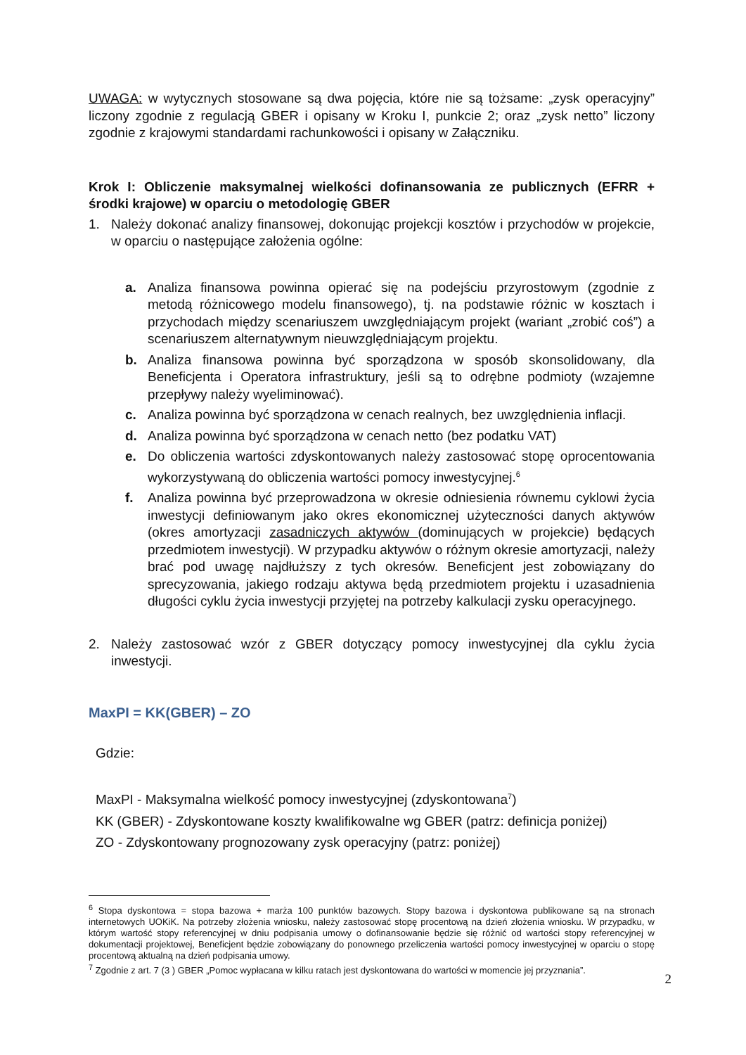UWAGA: w wytycznych stosowane są dwa pojęcia, które nie są tożsame: „zysk operacyjny” liczony zgodnie z regulacją GBER i opisany w Kroku I, punkcie 2; oraz „zysk netto” liczony zgodnie z krajowymi standardami rachunkowości i opisany w Załączniku.
Krok I: Obliczenie maksymalnej wielkości dofinansowania ze publicznych (EFRR + środki krajowe) w oparciu o metodologię GBER
1. Należy dokonać analizy finansowej, dokonując projekcji kosztów i przychodów w projekcie, w oparciu o następujące założenia ogólne:
a. Analiza finansowa powinna opierać się na podejściu przyrostowym (zgodnie z metodą różnicowego modelu finansowego), tj. na podstawie różnic w kosztach i przychodach między scenariuszem uwzględniającym projekt (wariant „zrobić coś”) a scenariuszem alternatywnym nieuwzględniającym projektu.
b. Analiza finansowa powinna być sporządzona w sposób skonsolidowany, dla Beneficjenta i Operatora infrastruktury, jeśli są to odrębne podmioty (wzajemne przepływy należy wyeliminować).
c. Analiza powinna być sporządzona w cenach realnych, bez uwzględnienia inflacji.
d. Analiza powinna być sporządzona w cenach netto (bez podatku VAT)
e. Do obliczenia wartości zdyskontowanych należy zastosować stopę oprocentowania wykorzystywaną do obliczenia wartości pomocy inwestycyjnej.<sup>6</sup>
f. Analiza powinna być przeprowadzona w okresie odniesienia równemu cyklowi życia inwestycji definiowanym jako okres ekonomicznej użyteczności danych aktywów (okres amortyzacji zasadniczych aktywów (dominujących w projekcie) będących przedmiotem inwestycji). W przypadku aktywów o różnym okresie amortyzacji, należy brać pod uwagę najdłuższy z tych okresów. Beneficjent jest zobowiązany do sprecyzowania, jakiego rodzaju aktywa będą przedmiotem projektu i uzasadnienia długości cyklu życia inwestycji przyjętej na potrzeby kalkulacji zysku operacyjnego.
2. Należy zastosować wzór z GBER dotyczący pomocy inwestycyjnej dla cyklu życia inwestycji.
MaxPI = KK(GBER) – ZO
Gdzie:
MaxPI - Maksymalna wielkość pomocy inwestycyjnej (zdyskontowana<sup>7</sup>)
KK (GBER) - Zdyskontowane koszty kwalifikowalne wg GBER (patrz: definicja poniżej)
ZO - Zdyskontowany prognozowany zysk operacyjny (patrz: poniżej)
<sup>6</sup> Stopa dyskontowa = stopa bazowa + marża 100 punktów bazowych. Stopy bazowa i dyskontowa publikowane są na stronach internetowych UOKiK. Na potrzeby złożenia wniosku, należy zastosować stopę procentową na dzień złożenia wniosku. W przypadku, w którym wartość stopy referencyjnej w dniu podpisania umowy o dofinansowanie będzie się różnić od wartości stopy referencyjnej w dokumentacji projektowej, Beneficjent będzie zobowiązany do ponownego przeliczenia wartości pomocy inwestycyjnej w oparciu o stopę procentową aktualną na dzień podpisania umowy.
<sup>7</sup> Zgodnie z art. 7 (3 ) GBER „Pomoc wypłacana w kilku ratach jest dyskontowana do wartości w momencie jej przyznania”.
2